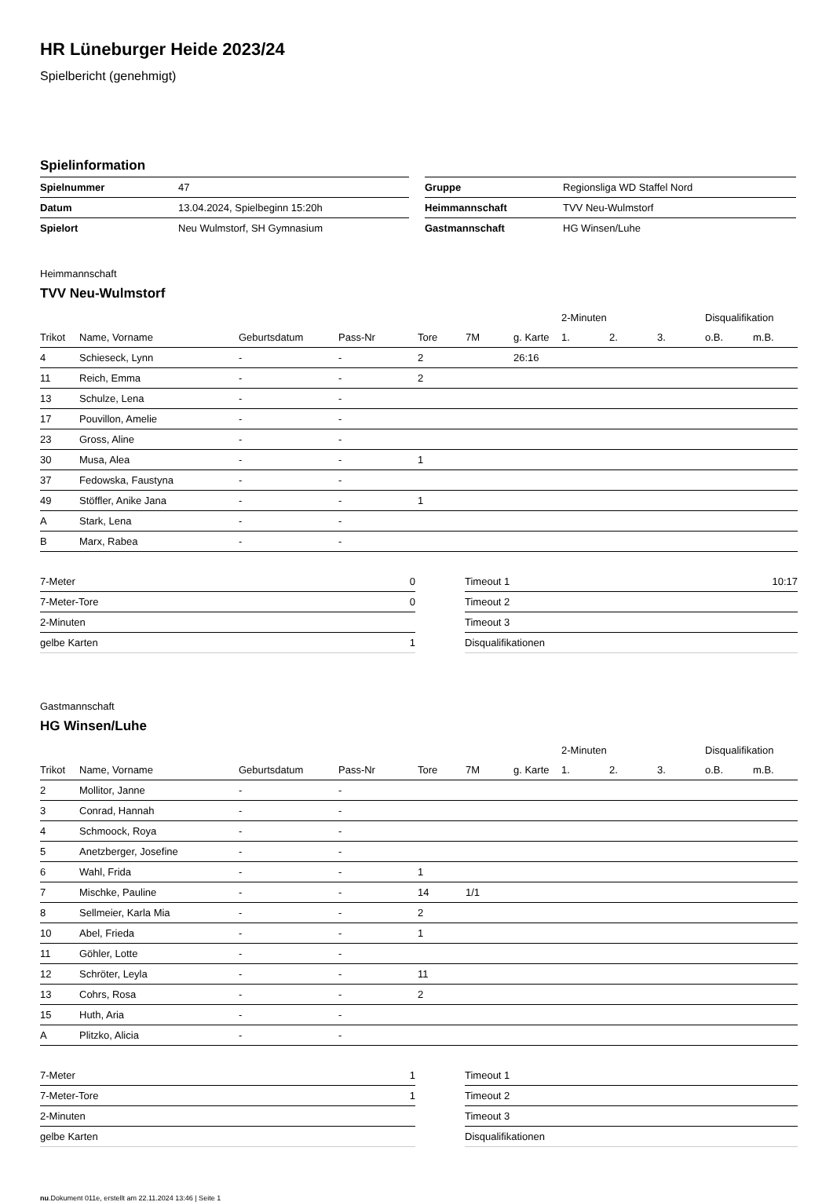HR Lüneburger Heide 2023/24
Spielbericht (genehmigt)
Spielinformation
| Spielnummer | 47 |
| Datum | 13.04.2024, Spielbeginn 15:20h |
| Spielort | Neu Wulmstorf, SH Gymnasium |
| Gruppe | Regionsliga WD Staffel Nord |
| Heimmannschaft | TVV Neu-Wulmstorf |
| Gastmannschaft | HG Winsen/Luhe |
Heimmannschaft
TVV Neu-Wulmstorf
| | | | | | | | 2-Minuten | | | Disqualifikation | |
| --- | --- | --- | --- | --- | --- | --- | --- | --- | --- | --- | --- |
| Trikot | Name, Vorname | Geburtsdatum | Pass-Nr | Tore | 7M | g. Karte | 1. | 2. | 3. | o.B. | m.B. |
| 4 | Schieseck, Lynn | - | - | 2 | | 26:16 | | | | | |
| 11 | Reich, Emma | - | - | 2 | | | | | | | |
| 13 | Schulze, Lena | - | - | | | | | | | | |
| 17 | Pouvillon, Amelie | - | - | | | | | | | | |
| 23 | Gross, Aline | - | - | | | | | | | | |
| 30 | Musa, Alea | - | - | 1 | | | | | | | |
| 37 | Fedowska, Faustyna | - | - | | | | | | | | |
| 49 | Stöffler, Anike Jana | - | - | 1 | | | | | | | |
| A | Stark, Lena | - | - | | | | | | | | |
| B | Marx, Rabea | - | - | | | | | | | | |
| 7-Meter | 0 |
| 7-Meter-Tore | 0 |
| 2-Minuten | |
| gelbe Karten | 1 |
| Timeout 1 | 10:17 |
| Timeout 2 | |
| Timeout 3 | |
| Disqualifikationen | |
Gastmannschaft
HG Winsen/Luhe
| | | | | | | | 2-Minuten | | | Disqualifikation | |
| --- | --- | --- | --- | --- | --- | --- | --- | --- | --- | --- | --- |
| Trikot | Name, Vorname | Geburtsdatum | Pass-Nr | Tore | 7M | g. Karte | 1. | 2. | 3. | o.B. | m.B. |
| 2 | Mollitor, Janne | - | - | | | | | | | | |
| 3 | Conrad, Hannah | - | - | | | | | | | | |
| 4 | Schmoock, Roya | - | - | | | | | | | | |
| 5 | Anetzberger, Josefine | - | - | | | | | | | | |
| 6 | Wahl, Frida | - | - | 1 | | | | | | | |
| 7 | Mischke, Pauline | - | - | 14 | 1/1 | | | | | | |
| 8 | Sellmeier, Karla Mia | - | - | 2 | | | | | | | |
| 10 | Abel, Frieda | - | - | 1 | | | | | | | |
| 11 | Göhler, Lotte | - | - | | | | | | | | |
| 12 | Schröter, Leyla | - | - | 11 | | | | | | | |
| 13 | Cohrs, Rosa | - | - | 2 | | | | | | | |
| 15 | Huth, Aria | - | - | | | | | | | | |
| A | Plitzko, Alicia | - | - | | | | | | | | |
| 7-Meter | 1 |
| 7-Meter-Tore | 1 |
| 2-Minuten | |
| gelbe Karten | |
| Timeout 1 | |
| Timeout 2 | |
| Timeout 3 | |
| Disqualifikationen | |
nu.Dokument 011e, erstellt am 22.11.2024 13:46 | Seite 1